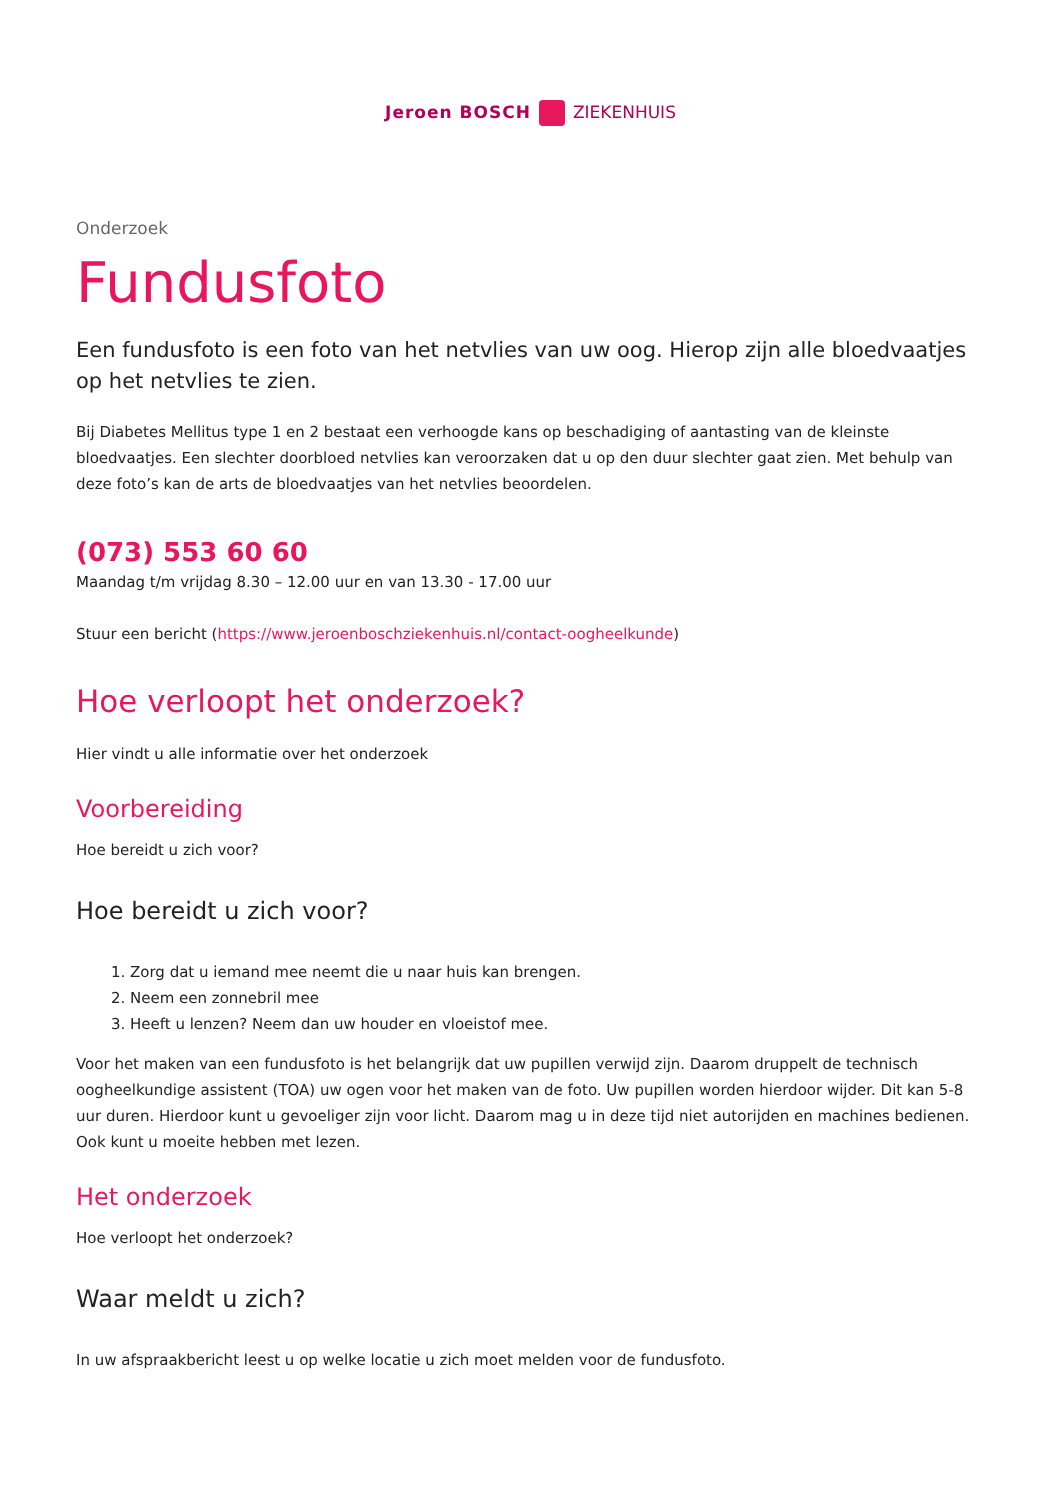Jeroen BOSCH ZIEKENHUIS
Onderzoek
Fundusfoto
Een fundusfoto is een foto van het netvlies van uw oog. Hierop zijn alle bloedvaatjes op het netvlies te zien.
Bij Diabetes Mellitus type 1 en 2 bestaat een verhoogde kans op beschadiging of aantasting van de kleinste bloedvaatjes. Een slechter doorbloed netvlies kan veroorzaken dat u op den duur slechter gaat zien. Met behulp van deze foto’s kan de arts de bloedvaatjes van het netvlies beoordelen.
(073) 553 60 60
Maandag t/m vrijdag 8.30 – 12.00 uur en van 13.30 - 17.00 uur
Stuur een bericht (https://www.jeroenboschziekenhuis.nl/contact-oogheelkunde)
Hoe verloopt het onderzoek?
Hier vindt u alle informatie over het onderzoek
Voorbereiding
Hoe bereidt u zich voor?
Hoe bereidt u zich voor?
1. Zorg dat u iemand mee neemt die u naar huis kan brengen.
2. Neem een zonnebril mee
3. Heeft u lenzen? Neem dan uw houder en vloeistof mee.
Voor het maken van een fundusfoto is het belangrijk dat uw pupillen verwijd zijn. Daarom druppelt de technisch oogheelkundige assistent (TOA) uw ogen voor het maken van de foto. Uw pupillen worden hierdoor wijder. Dit kan 5-8 uur duren. Hierdoor kunt u gevoeliger zijn voor licht. Daarom mag u in deze tijd niet autorijden en machines bedienen. Ook kunt u moeite hebben met lezen.
Het onderzoek
Hoe verloopt het onderzoek?
Waar meldt u zich?
In uw afspraakbericht leest u op welke locatie u zich moet melden voor de fundusfoto.